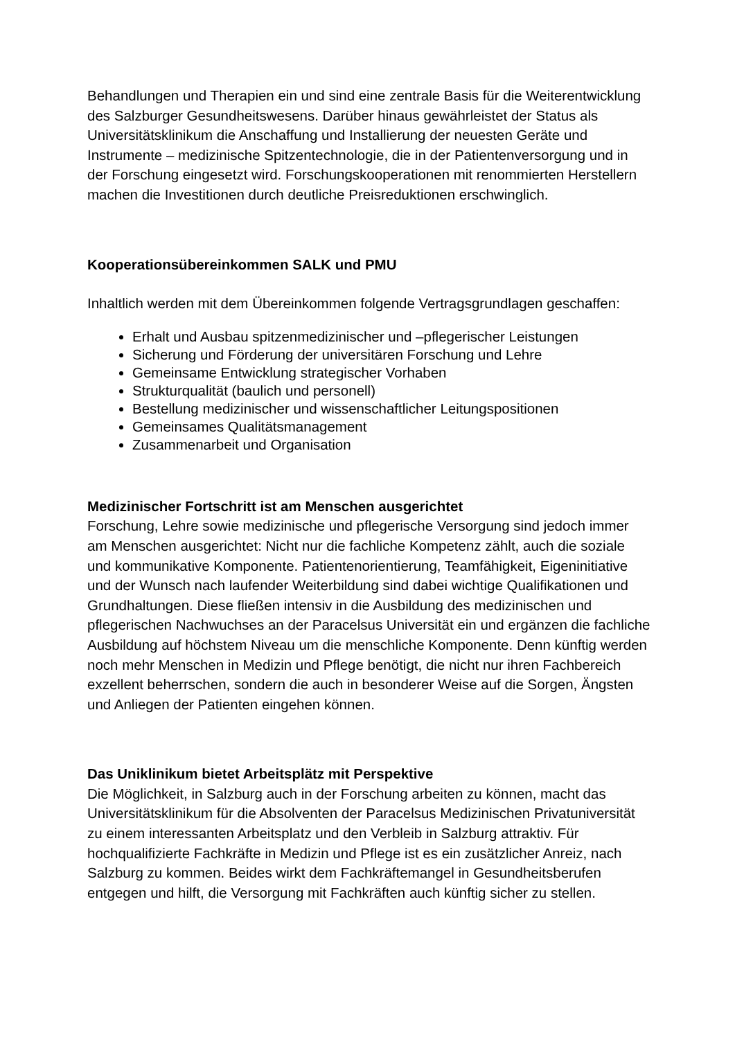Behandlungen und Therapien ein und sind eine zentrale Basis für die Weiterentwicklung des Salzburger Gesundheitswesens. Darüber hinaus gewährleistet der Status als Universitätsklinikum die Anschaffung und Installierung der neuesten Geräte und Instrumente – medizinische Spitzentechnologie, die in der Patientenversorgung und in der Forschung eingesetzt wird. Forschungskooperationen mit renommierten Herstellern machen die Investitionen durch deutliche Preisreduktionen erschwinglich.
Kooperationsübereinkommen SALK und PMU
Inhaltlich werden mit dem Übereinkommen folgende Vertragsgrundlagen geschaffen:
Erhalt und Ausbau spitzenmedizinischer und –pflegerischer Leistungen
Sicherung und Förderung der universitären Forschung und Lehre
Gemeinsame Entwicklung strategischer Vorhaben
Strukturqualität (baulich und personell)
Bestellung medizinischer und wissenschaftlicher Leitungspositionen
Gemeinsames Qualitätsmanagement
Zusammenarbeit und Organisation
Medizinischer Fortschritt ist am Menschen ausgerichtet
Forschung, Lehre sowie medizinische und pflegerische Versorgung sind jedoch immer am Menschen ausgerichtet: Nicht nur die fachliche Kompetenz zählt, auch die soziale und kommunikative Komponente. Patientenorientierung, Teamfähigkeit, Eigeninitiative und der Wunsch nach laufender Weiterbildung sind dabei wichtige Qualifikationen und Grundhaltungen. Diese fließen intensiv in die Ausbildung des medizinischen und pflegerischen Nachwuchses an der Paracelsus Universität ein und ergänzen die fachliche Ausbildung auf höchstem Niveau um die menschliche Komponente. Denn künftig werden noch mehr Menschen in Medizin und Pflege benötigt, die nicht nur ihren Fachbereich exzellent beherrschen, sondern die auch in besonderer Weise auf die Sorgen, Ängsten und Anliegen der Patienten eingehen können.
Das Uniklinikum bietet Arbeitsplätz mit Perspektive
Die Möglichkeit, in Salzburg auch in der Forschung arbeiten zu können, macht das Universitätsklinikum für die Absolventen der Paracelsus Medizinischen Privatuniversität zu einem interessanten Arbeitsplatz und den Verbleib in Salzburg attraktiv. Für hochqualifizierte Fachkräfte in Medizin und Pflege ist es ein zusätzlicher Anreiz, nach Salzburg zu kommen. Beides wirkt dem Fachkräftemangel in Gesundheitsberufen entgegen und hilft, die Versorgung mit Fachkräften auch künftig sicher zu stellen.